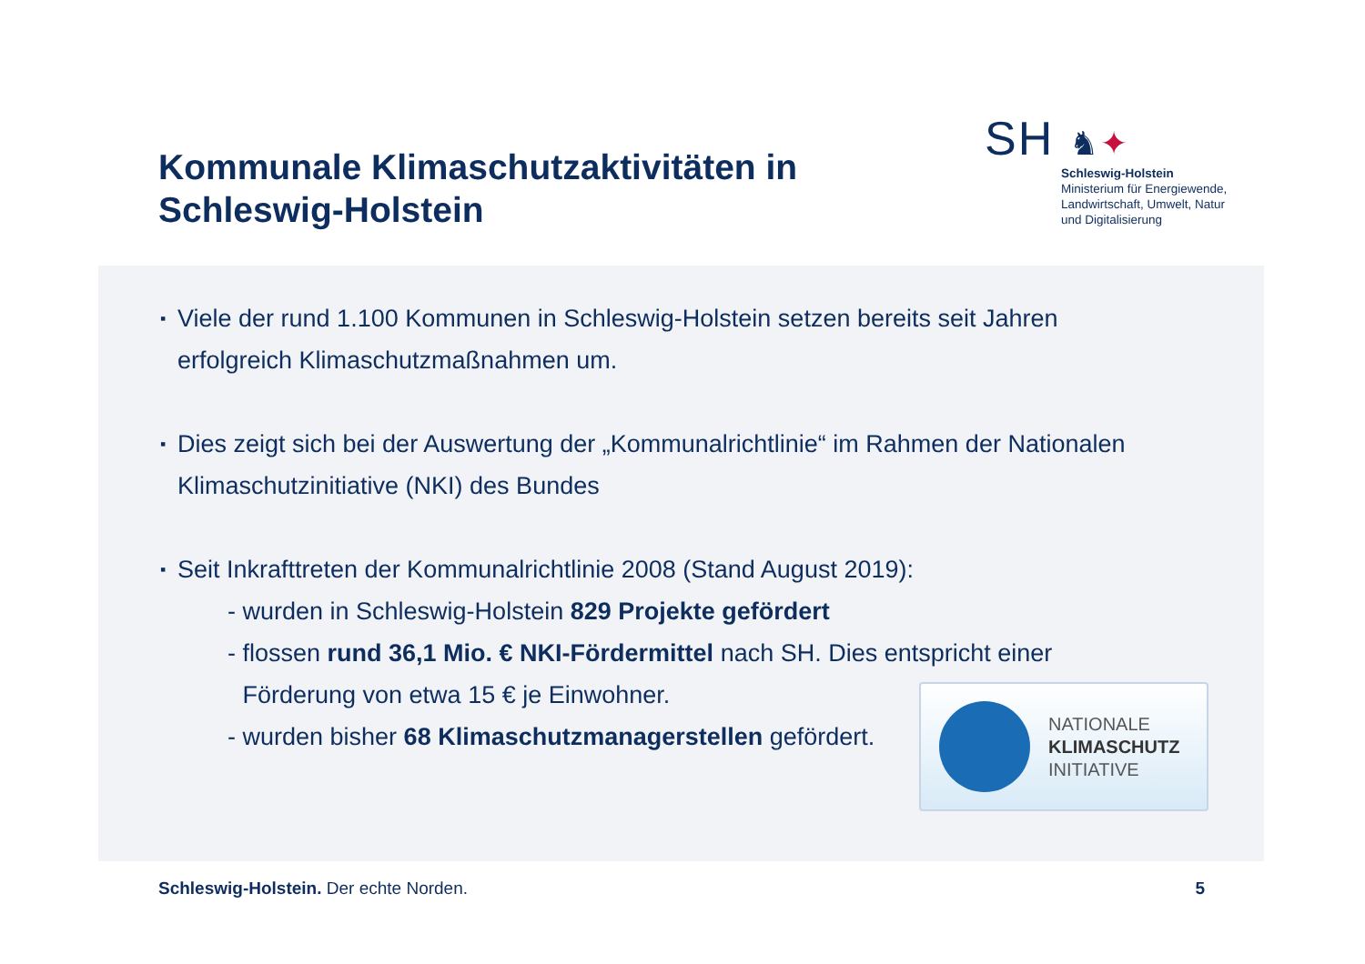Kommunale Klimaschutzaktivitäten in
Schleswig-Holstein
SH ♞✦
Schleswig-Holstein
Ministerium für Energiewende,
Landwirtschaft, Umwelt, Natur
und Digitalisierung
▪ Viele der rund 1.100 Kommunen in Schleswig-Holstein setzen bereits seit Jahren
erfolgreich Klimaschutzmaßnahmen um.
▪ Dies zeigt sich bei der Auswertung der „Kommunalrichtlinie“ im Rahmen der Nationalen
Klimaschutzinitiative (NKI) des Bundes
▪ Seit Inkrafttreten der Kommunalrichtlinie 2008 (Stand August 2019):
- wurden in Schleswig-Holstein 829 Projekte gefördert
- flossen rund 36,1 Mio. € NKI-Fördermittel nach SH. Dies entspricht einer
Förderung von etwa 15 € je Einwohner.
- wurden bisher 68 Klimaschutzmanagerstellen gefördert.
NATIONALE
KLIMASCHUTZ
INITIATIVE
Schleswig-Holstein. Der echte Norden. 5